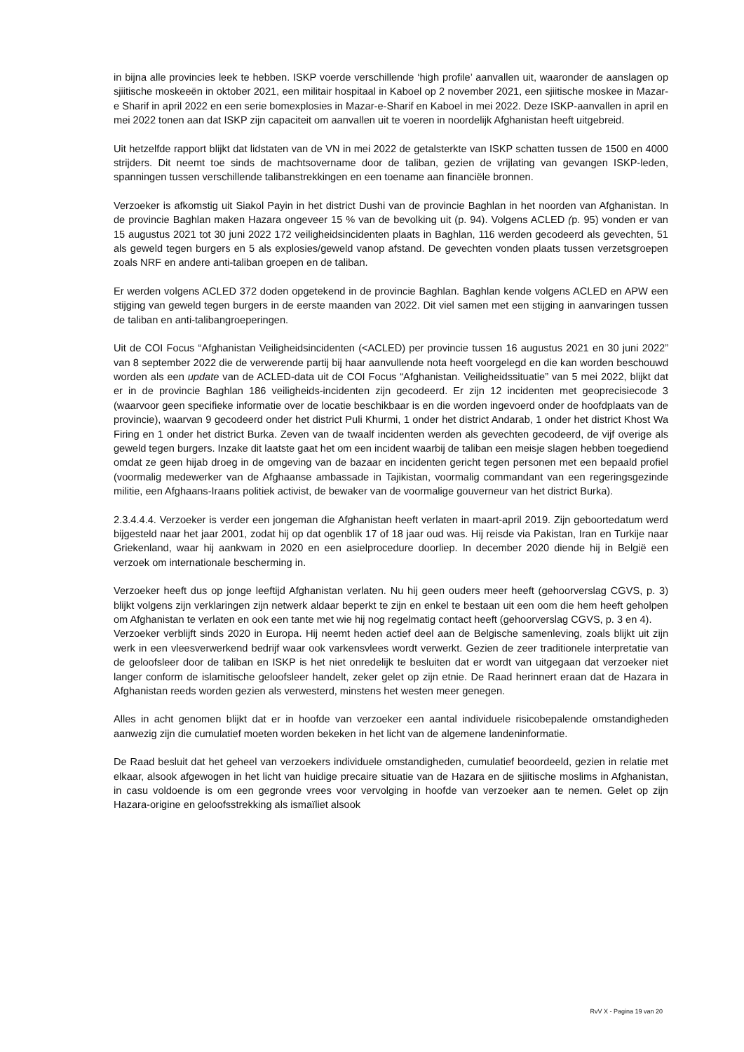in bijna alle provincies leek te hebben. ISKP voerde verschillende ‘high profile’ aanvallen uit, waaronder de aanslagen op sjiitische moskeeën in oktober 2021, een militair hospitaal in Kaboel op 2 november 2021, een sjiitische moskee in Mazar-e Sharif in april 2022 en een serie bomexplosies in Mazar-e-Sharif en Kaboel in mei 2022. Deze ISKP-aanvallen in april en mei 2022 tonen aan dat ISKP zijn capaciteit om aanvallen uit te voeren in noordelijk Afghanistan heeft uitgebreid.
Uit hetzelfde rapport blijkt dat lidstaten van de VN in mei 2022 de getalsterkte van ISKP schatten tussen de 1500 en 4000 strijders. Dit neemt toe sinds de machtsovername door de taliban, gezien de vrijlating van gevangen ISKP-leden, spanningen tussen verschillende talibanstrekkingen en een toename aan financiële bronnen.
Verzoeker is afkomstig uit Siakol Payin in het district Dushi van de provincie Baghlan in het noorden van Afghanistan. In de provincie Baghlan maken Hazara ongeveer 15 % van de bevolking uit (p. 94). Volgens ACLED (p. 95) vonden er van 15 augustus 2021 tot 30 juni 2022 172 veiligheidsincidenten plaats in Baghlan, 116 werden gecodeerd als gevechten, 51 als geweld tegen burgers en 5 als explosies/geweld vanop afstand. De gevechten vonden plaats tussen verzetsgroepen zoals NRF en andere anti-taliban groepen en de taliban.
Er werden volgens ACLED 372 doden opgetekend in de provincie Baghlan. Baghlan kende volgens ACLED en APW een stijging van geweld tegen burgers in de eerste maanden van 2022. Dit viel samen met een stijging in aanvaringen tussen de taliban en anti-talibangroeperingen.
Uit de COI Focus “Afghanistan Veiligheidsincidenten (<ACLED) per provincie tussen 16 augustus 2021 en 30 juni 2022” van 8 september 2022 die de verwerende partij bij haar aanvullende nota heeft voorgelegd en die kan worden beschouwd worden als een update van de ACLED-data uit de COI Focus “Afghanistan. Veiligheidssituatie” van 5 mei 2022, blijkt dat er in de provincie Baghlan 186 veiligheids-incidenten zijn gecodeerd. Er zijn 12 incidenten met geoprecisiecode 3 (waarvoor geen specifieke informatie over de locatie beschikbaar is en die worden ingevoerd onder de hoofdplaats van de provincie), waarvan 9 gecodeerd onder het district Puli Khurmi, 1 onder het district Andarab, 1 onder het district Khost Wa Firing en 1 onder het district Burka. Zeven van de twaalf incidenten werden als gevechten gecodeerd, de vijf overige als geweld tegen burgers. Inzake dit laatste gaat het om een incident waarbij de taliban een meisje slagen hebben toegediend omdat ze geen hijab droeg in de omgeving van de bazaar en incidenten gericht tegen personen met een bepaald profiel (voormalig medewerker van de Afghaanse ambassade in Tajikistan, voormalig commandant van een regeringsgezinde militie, een Afghaans-Iraans politiek activist, de bewaker van de voormalige gouverneur van het district Burka).
2.3.4.4.4. Verzoeker is verder een jongeman die Afghanistan heeft verlaten in maart-april 2019. Zijn geboortedatum werd bijgesteld naar het jaar 2001, zodat hij op dat ogenblik 17 of 18 jaar oud was. Hij reisde via Pakistan, Iran en Turkije naar Griekenland, waar hij aankwam in 2020 en een asielprocedure doorliep. In december 2020 diende hij in België een verzoek om internationale bescherming in.
Verzoeker heeft dus op jonge leeftijd Afghanistan verlaten. Nu hij geen ouders meer heeft (gehoorverslag CGVS, p. 3) blijkt volgens zijn verklaringen zijn netwerk aldaar beperkt te zijn en enkel te bestaan uit een oom die hem heeft geholpen om Afghanistan te verlaten en ook een tante met wie hij nog regelmatig contact heeft (gehoorverslag CGVS, p. 3 en 4).
Verzoeker verblijft sinds 2020 in Europa. Hij neemt heden actief deel aan de Belgische samenleving, zoals blijkt uit zijn werk in een vleesverwerkend bedrijf waar ook varkensvlees wordt verwerkt. Gezien de zeer traditionele interpretatie van de geloofsleer door de taliban en ISKP is het niet onredelijk te besluiten dat er wordt van uitgegaan dat verzoeker niet langer conform de islamitische geloofsleer handelt, zeker gelet op zijn etnie. De Raad herinnert eraan dat de Hazara in Afghanistan reeds worden gezien als verwesterd, minstens het westen meer genegen.
Alles in acht genomen blijkt dat er in hoofde van verzoeker een aantal individuele risicobepalende omstandigheden aanwezig zijn die cumulatief moeten worden bekeken in het licht van de algemene landeninformatie.
De Raad besluit dat het geheel van verzoekers individuele omstandigheden, cumulatief beoordeeld, gezien in relatie met elkaar, alsook afgewogen in het licht van huidige precaire situatie van de Hazara en de sjiitische moslims in Afghanistan, in casu voldoende is om een gegronde vrees voor vervolging in hoofde van verzoeker aan te nemen. Gelet op zijn Hazara-origine en geloofsstrekking als ismaïliet alsook
RvV X - Pagina 19 van 20